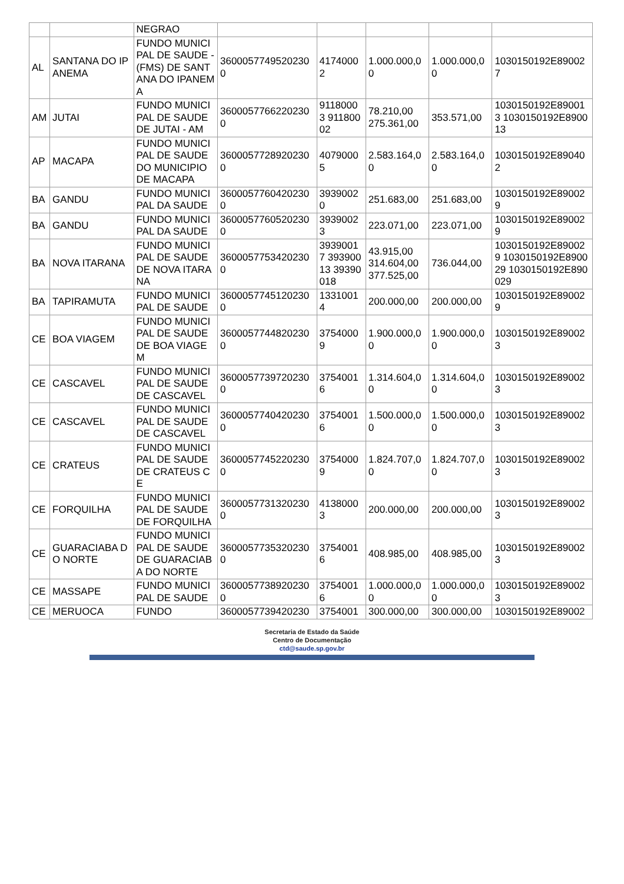| | | NEGRAO | | | | | |
| AL | SANTANA DO IPANEMA | FUNDO MUNICIPAL DE SAUDE - (FMS) DE SANTANA DO IPANEMA | 36000577495202300 | 41740002 | 1.000.000,00 | 1.000.000,00 | 1030150192E890027 |
| AM | JUTAI | FUNDO MUNICIPAL DE SAUDE DE JUTAI - AM | 36000577662202300 | 91180003 91180002 | 78.210,00 275.361,00 | 353.571,00 | 1030150192E890013 1030150192E890013 |
| AP | MACAPA | FUNDO MUNICIPAL DE SAUDE DO MUNICIPIO DE MACAPA | 36000577289202300 | 40790005 | 2.583.164,00 | 2.583.164,00 | 1030150192E890402 |
| BA | GANDU | FUNDO MUNICIPAL DA SAUDE | 36000577604202300 | 39390020 | 251.683,00 | 251.683,00 | 1030150192E890029 |
| BA | GANDU | FUNDO MUNICIPAL DA SAUDE | 36000577605202300 | 39390023 | 223.071,00 | 223.071,00 | 1030150192E890029 |
| BA | NOVA ITARANA | FUNDO MUNICIPAL DE SAUDE DE NOVA ITARANA | 36000577534202300 | 39390017 39390013 39390018 | 43.915,00 314.604,00 377.525,00 | 736.044,00 | 1030150192E890029 1030150192E890029 1030150192E890029 |
| BA | TAPIRAMUTA | FUNDO MUNICIPAL DE SAUDE | 36000577451202300 | 13310014 | 200.000,00 | 200.000,00 | 1030150192E890029 |
| CE | BOA VIAGEM | FUNDO MUNICIPAL DE SAUDE DE BOA VIAGEM | 36000577448202300 | 37540009 | 1.900.000,00 | 1.900.000,00 | 1030150192E890023 |
| CE | CASCAVEL | FUNDO MUNICIPAL DE SAUDE DE CASCAVEL | 36000577397202300 | 37540016 | 1.314.604,00 | 1.314.604,00 | 1030150192E890023 |
| CE | CASCAVEL | FUNDO MUNICIPAL DE SAUDE DE CASCAVEL | 36000577404202300 | 37540016 | 1.500.000,00 | 1.500.000,00 | 1030150192E890023 |
| CE | CRATEUS | FUNDO MUNICIPAL DE SAUDE DE CRATEUS CE | 36000577452202300 | 37540009 | 1.824.707,00 | 1.824.707,00 | 1030150192E890023 |
| CE | FORQUILHA | FUNDO MUNICIPAL DE SAUDE DE FORQUILHA | 36000577313202300 | 41380003 | 200.000,00 | 200.000,00 | 1030150192E890023 |
| CE | GUARACIABA DO NORTE | FUNDO MUNICIPAL DE SAUDE DE GUARACIABA DO NORTE | 36000577353202300 | 37540016 | 408.985,00 | 408.985,00 | 1030150192E890023 |
| CE | MASSAPE | FUNDO MUNICIPAL DE SAUDE | 36000577389202300 | 37540016 | 1.000.000,00 | 1.000.000,00 | 1030150192E890023 |
| CE | MERUOCA | FUNDO | 3600057739420230 | 3754001 | 300.000,00 | 300.000,00 | 1030150192E89002 |
Secretaria de Estado da Saúde
Centro de Documentação
ctd@saude.sp.gov.br